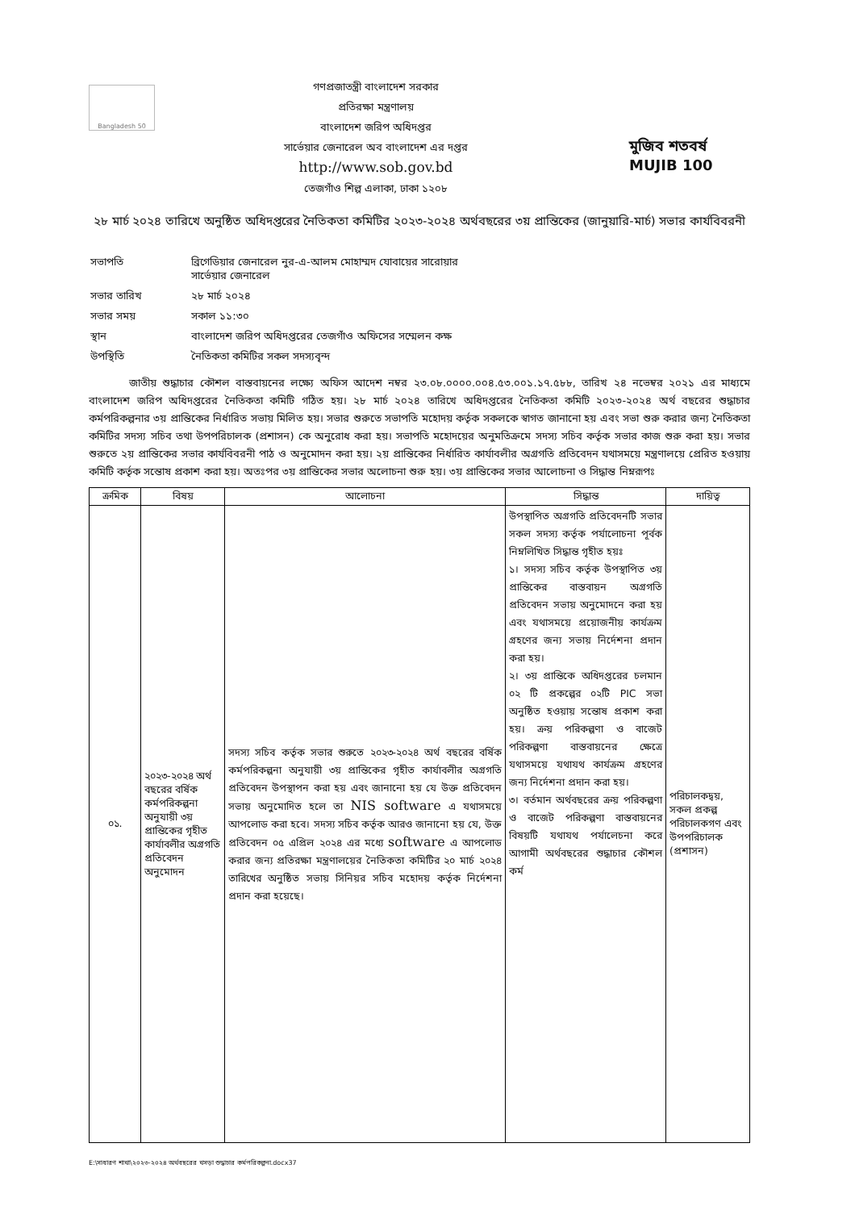Bangladesh 50
গণপ্রজাতন্ত্রী বাংলাদেশ সরকার
প্রতিরক্ষা মন্ত্রণালয়
বাংলাদেশ জরিপ অধিদপ্তর
সার্ভেয়ার জেনারেল অব বাংলাদেশ এর দপ্তর
http://www.sob.gov.bd
তেজগাঁও শিল্প এলাকা, ঢাকা ১২০৮
মুজিব শতবর্ষ MUJIB 100
২৮ মার্চ ২০২৪ তারিখে অনুষ্ঠিত অধিদপ্তরের নৈতিকতা কমিটির ২০২৩-২০২৪ অর্থবছরের ৩য় প্রান্তিকের (জানুয়ারি-মার্চ) সভার কার্যবিবরনী
| সভাপতি | ব্রিগেডিয়ার জেনারেল নুর-এ-আলম মোহাম্মদ যোবায়ের সারোয়ার সার্ভেয়ার জেনারেল |
| সভার তারিখ | ২৮ মার্চ ২০২৪ |
| সভার সময় | সকাল ১১:৩০ |
| স্থান | বাংলাদেশ জরিপ অধিদপ্তরের তেজগাঁও অফিসের সম্মেলন কক্ষ |
| উপস্থিতি | নৈতিকতা কমিটির সকল সদস্যবৃন্দ |
জাতীয় শুদ্ধাচার কৌশল বাস্তবায়নের লক্ষ্যে অফিস আদেশ নম্বর ২৩.০৮.০০০০.০০৪.৫৩.০০১.১৭.৫৮৮, তারিখ ২৪ নভেম্বর ২০২১ এর মাধ্যমে বাংলাদেশ জরিপ অধিদপ্তরের নৈতিকতা কমিটি গঠিত হয়। ২৮ মার্চ ২০২৪ তারিখে অধিদপ্তরের নৈতিকতা কমিটি ২০২৩-২০২৪ অর্থ বছরের শুদ্ধাচার কর্মপরিকল্পনার ৩য় প্রান্তিকের নির্ধারিত সভায় মিলিত হয়। সভার শুরুতে সভাপতি মহোদয় কর্তৃক সকলকে স্বাগত জানানো হয় এবং সভা শুরু করার জন্য নৈতিকতা কমিটির সদস্য সচিব তথা উপপরিচালক (প্রশাসন) কে অনুরোধ করা হয়। সভাপতি মহোদয়ের অনুমতিক্রমে সদস্য সচিব কর্তৃক সভার কাজ শুরু করা হয়। সভার শুরুতে ২য় প্রান্তিকের সভার কার্যবিবরনী পাঠ ও অনুমোদন করা হয়। ২য় প্রান্তিকের নির্ধারিত কার্যাবলীর অগ্রগতি প্রতিবেদন যথাসময়ে মন্ত্রণালয়ে প্রেরিত হওয়ায় কমিটি কর্তৃক সন্তোষ প্রকাশ করা হয়। অতঃপর ৩য় প্রান্তিকের সভার অলোচনা শুরু হয়। ৩য় প্রান্তিকের সভার আলোচনা ও সিদ্ধান্ত নিম্নরূপঃ
| ক্রমিক | বিষয় | আলোচনা | সিদ্ধান্ত | দায়িত্ব |
| --- | --- | --- | --- | --- |
| ০১. | ২০২৩-২০২৪ অর্থ বছরের বর্ষিক কর্মপরিকল্পনা অনুযায়ী ৩য় প্রান্তিকের গৃহীত কার্যাবলীর অগ্রগতি প্রতিবেদন অনুমোদন | সদস্য সচিব কর্তৃক সভার শুরুতে ২০২৩-২০২৪ অর্থ বছরের বর্ষিক কর্মপরিকল্পনা অনুযায়ী ৩য় প্রান্তিকের গৃহীত কার্যাবলীর অগ্রগতি প্রতিবেদন উপস্থাপন করা হয় এবং জানানো হয় যে উক্ত প্রতিবেদন সভায় অনুমোদিত হলে তা NIS software এ যথাসময়ে আপলোড করা হবে। সদস্য সচিব কর্তৃক আরও জানানো হয় যে, উক্ত প্রতিবেদন ০৫ এপ্রিল ২০২৪ এর মধ্যে software এ আপলোড করার জন্য প্রতিরক্ষা মন্ত্রণালয়ের নৈতিকতা কমিটির ২০ মার্চ ২০২৪ তারিখের অনুষ্ঠিত সভায় সিনিয়র সচিব মহোদয় কর্তৃক নির্দেশনা প্রদান করা হয়েছে। | উপস্থাপিত অগ্রগতি প্রতিবেদনটি সভার সকল সদস্য কর্তৃক পর্যালোচনা পূর্বক নিম্নলিখিত সিদ্ধান্ত গৃহীত হয়ঃ ১। সদস্য সচিব কর্তৃক উপস্থাপিত ৩য় প্রান্তিকের বাস্তবায়ন অগ্রগতি প্রতিবেদন সভায় অনুমোদনে করা হয় এবং যথাসময়ে প্রয়োজনীয় কার্যক্রম গ্রহণের জন্য সভায় নির্দেশনা প্রদান করা হয়। ২। ৩য় প্রান্তিকে অধিদপ্তরের চলমান ০২ টি প্রকল্পের ০২টি PIC সভা অনুষ্ঠিত হওয়ায় সন্তোষ প্রকাশ করা হয়। ক্রয় পরিকল্পণা ও বাজেট পরিকল্পণা বাস্তবায়নের ক্ষেত্রে যথাসময়ে যথাযথ কার্যক্রম গ্রহণের জন্য নির্দেশনা প্রদান করা হয়। ৩। বর্তমান অর্থবছরের ক্রয় পরিকল্পণা ও বাজেট পরিকল্পণা বাস্তবায়নের বিষয়টি যথাযথ পর্যালেচনা করে আগামী অর্থবছরের শুদ্ধাচার কৌশল কর্ম | পরিচালকদ্বয়, সকল প্রকল্প পরিচালকগণ এবং উপপরিচালক (প্রশাসন) |
E:\সাধারণ শাখা\২০২৩-২০২৪ অর্থবছরের খসড়া শুদ্ধাচার কর্মপরিকল্পনা.docx37